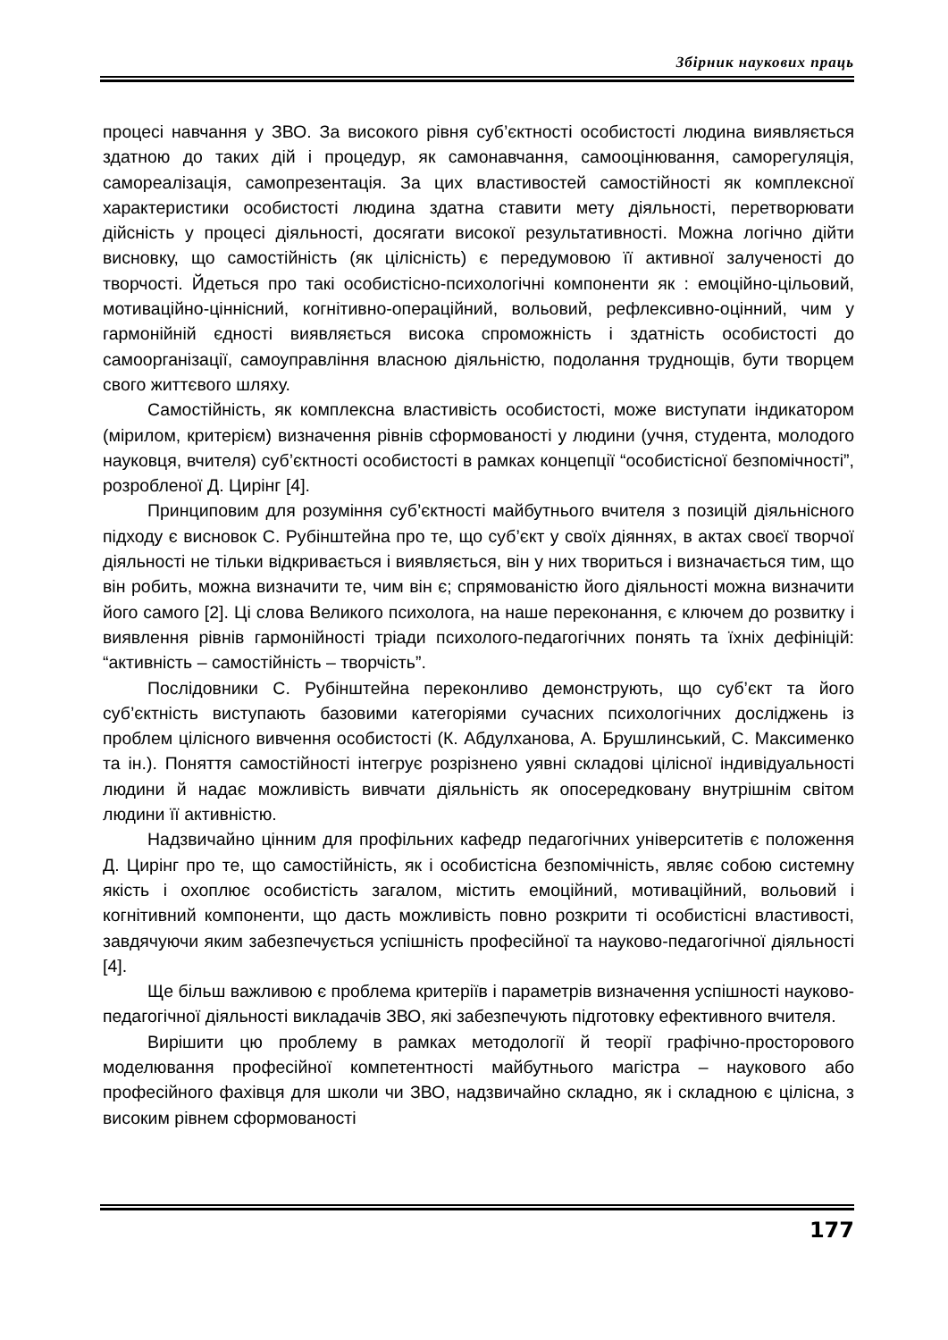Збірник наукових праць
процесі навчання у ЗВО. За високого рівня суб’єктності особистості людина виявляється здатною до таких дій і процедур, як самонавчання, самооцінювання, саморегуляція, самореалізація, самопрезентація. За цих властивостей самостійності як комплексної характеристики особистості людина здатна ставити мету діяльності, перетворювати дійсність у процесі діяльності, досягати високої результативності. Можна логічно дійти висновку, що самостійність (як цілісність) є передумовою її активної залученості до творчості. Йдеться про такі особистісно-психологічні компоненти як : емоційно-цільовий, мотиваційно-ціннісний, когнітивно-операційний, вольовий, рефлексивно-оцінний, чим у гармонійній єдності виявляється висока спроможність і здатність особистості до самоорганізації, самоуправління власною діяльністю, подолання труднощів, бути творцем свого життєвого шляху.
Самостійність, як комплексна властивість особистості, може виступати індикатором (мірилом, критерієм) визначення рівнів сформованості у людини (учня, студента, молодого науковця, вчителя) суб’єктності особистості в рамках концепції “особистісної безпомічності”, розробленої Д. Цирінг [4].
Принциповим для розуміння суб’єктності майбутнього вчителя з позицій діяльнісного підходу є висновок С. Рубінштейна про те, що суб’єкт у своїх діяннях, в актах своєї творчої діяльності не тільки відкривається і виявляється, він у них твориться і визначається тим, що він робить, можна визначити те, чим він є; спрямованістю його діяльності можна визначити його самого [2]. Ці слова Великого психолога, на наше переконання, є ключем до розвитку і виявлення рівнів гармонійності тріади психолого-педагогічних понять та їхніх дефініцій: “активність – самостійність – творчість”.
Послідовники С. Рубінштейна переконливо демонструють, що суб’єкт та його суб’єктність виступають базовими категоріями сучасних психологічних досліджень із проблем цілісного вивчення особистості (К. Абдулханова, А. Брушлинський, С. Максименко та ін.). Поняття самостійності інтегрує розрізнено уявні складові цілісної індивідуальності людини й надає можливість вивчати діяльність як опосередковану внутрішнім світом людини її активністю.
Надзвичайно цінним для профільних кафедр педагогічних університетів є положення Д. Цирінг про те, що самостійність, як і особистісна безпомічність, являє собою системну якість і охоплює особистість загалом, містить емоційний, мотиваційний, вольовий і когнітивний компоненти, що дасть можливість повно розкрити ті особистісні властивості, завдячуючи яким забезпечується успішність професійної та науково-педагогічної діяльності [4].
Ще більш важливою є проблема критеріїв і параметрів визначення успішності науково-педагогічної діяльності викладачів ЗВО, які забезпечують підготовку ефективного вчителя.
Вирішити цю проблему в рамках методології й теорії графічно-просторового моделювання професійної компетентності майбутнього магістра – наукового або професійного фахівця для школи чи ЗВО, надзвичайно складно, як і складною є цілісна, з високим рівнем сформованості
177